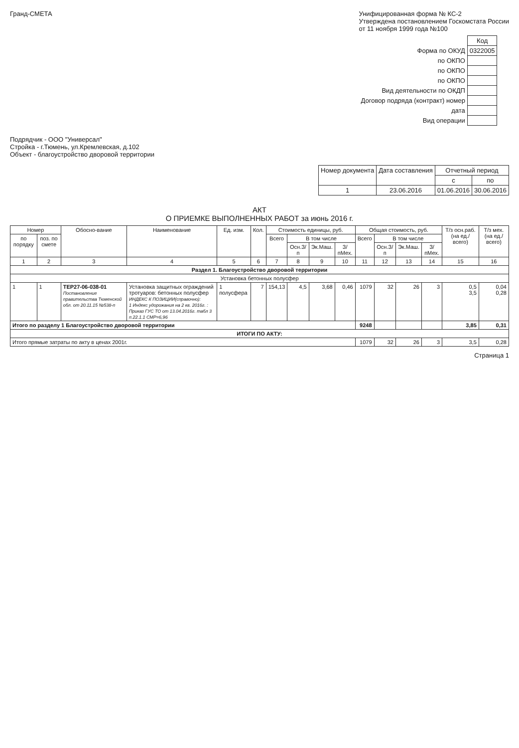Гранд-СМЕТА Унифицированная форма № КС-2
Утверждена постановлением Госкомстата России
от 11 ноября 1999 года №100
| | Код |
| Форма по ОКУД | 0322005 |
| по ОКПО | |
| по ОКПО | |
| по ОКПО | |
| Вид деятельности по ОКДП | |
| Договор подряда (контракт) номер | |
| дата | |
| Вид операции | |
Подрядчик - ООО "Универсал"
Стройка - г.Тюмень, ул.Кремлевская, д.102
Объект - благоустройство дворовой территории
| Номер документа | Дата составления | Отчетный период | |
| --- | --- | --- | --- |
| | | с | по |
| 1 | 23.06.2016 | 01.06.2016 | 30.06.2016 |
АКТ
О ПРИЕМКЕ ВЫПОЛНЕННЫХ РАБОТ за июнь 2016 г.
| Номер | | Обосно-вание | Наименование | Ед. изм. | Кол. | Стоимость единицы, руб. | | | | Общая стоимость, руб. | | | | Т/з осн.раб. (на ед./ всего) | Т/з мех. (на ед./ всего) |
| --- | --- | --- | --- | --- | --- | --- | --- | --- | --- | --- | --- | --- | --- | --- | --- |
| по порядку | поз. по смете | | | | | Всего | В том числе | | | Всего | В том числе | | | | |
| | | | | | | | Осн.З/п | Эк.Маш. | З/пМех. | | Осн.З/п | Эк.Маш. | З/пМех. | | |
| 1 | 2 | 3 | 4 | 5 | 6 | 7 | 8 | 9 | 10 | 11 | 12 | 13 | 14 | 15 | 16 |
| Раздел 1. Благоустройство дворовой территории | | | | | | | | | | | | | | | |
| Установка бетонных полусфер | | | | | | | | | | | | | | | |
| 1 | 1 | ТЕР27-06-038-01 Постановление правительства Тюменской обл. от 20.11.15 №538-п | Установка защитных ограждений тротуаров: бетонных полусфер ИНДЕКС К ПОЗИЦИИ(справочно): 1 Индекс удорожания на 2 кв. 2016г. : Приказ ГУС ТО от 13.04.2016г. табл 3 п.22.1.1 СМР=6,96 | 1 полусфера | 7 | 154,13 | 4,5 | 3,68 | 0,46 | 1079 | 32 | 26 | 3 | 0,5 3,5 | 0,04 0,28 |
| Итого по разделу 1 Благоустройство дворовой территории | | | | | | | | | | 9248 | | | | 3,85 | 0,31 |
| ИТОГИ ПО АКТУ: | | | | | | | | | | | | | | | |
| Итого прямые затраты по акту в ценах 2001г. | | | | | | | | | | 1079 | 32 | 26 | 3 | 3,5 | 0,28 |
Страница 1